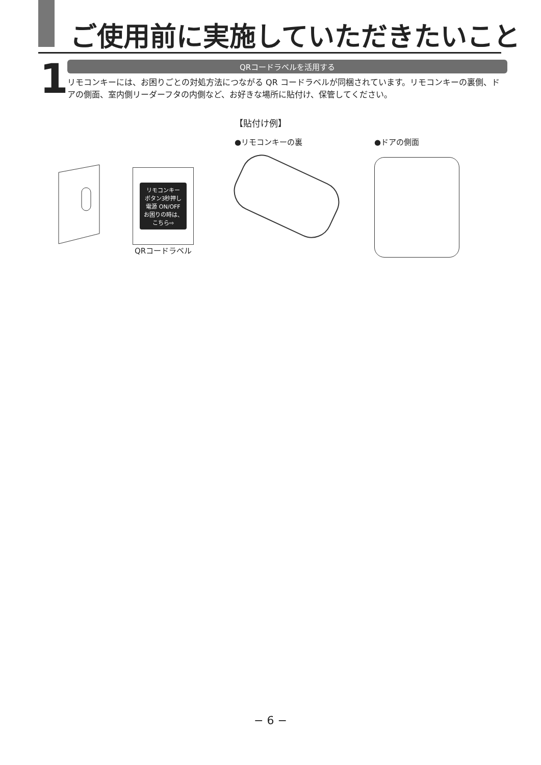ご使用前に実施していただきたいこと
1
QRコードラベルを活用する
リモコンキーには、お困りごとの対処方法につながる QR コードラベルが同梱されています。リモコンキーの裏側、ドアの側面、室内側リーダーフタの内側など、お好きな場所に貼付け、保管してください。
リモコンキー
ボタン3秒押し
電源 ON/OFF
お困りの時は、こちら⇨
QRコードラベル
【貼付け例】
●リモコンキーの裏 ●ドアの側面
− 6 −